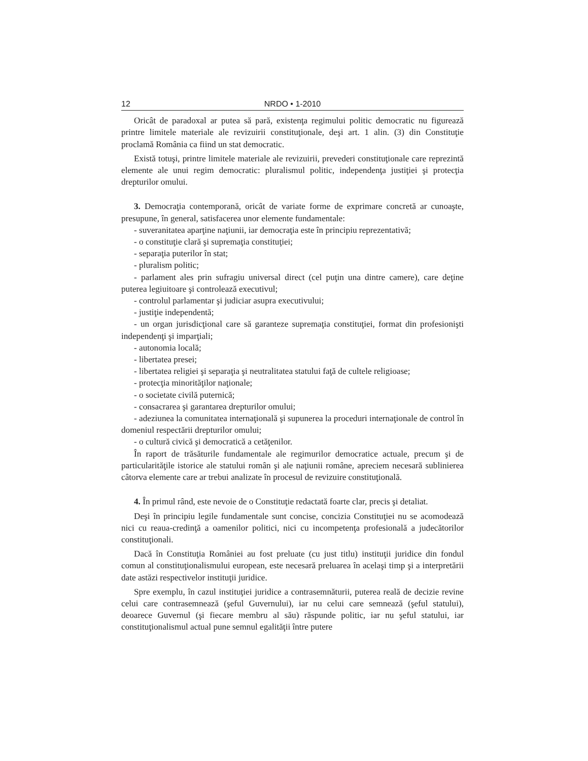12 NRDO • 1-2010
Oricât de paradoxal ar putea să pară, existenţa regimului politic democratic nu figurează printre limitele materiale ale revizuirii constituţionale, deşi art. 1 alin. (3) din Constituţie proclamă România ca fiind un stat democratic.
Există totuşi, printre limitele materiale ale revizuirii, prevederi constituţionale care reprezintă elemente ale unui regim democratic: pluralismul politic, independenţa justiţiei şi protecţia drepturilor omului.
3. Democraţia contemporană, oricât de variate forme de exprimare concretă ar cunoaşte, presupune, în general, satisfacerea unor elemente fundamentale:
- suveranitatea aparţine naţiunii, iar democraţia este în principiu reprezentativă;
- o constituţie clară şi supremaţia constituţiei;
- separaţia puterilor în stat;
- pluralism politic;
- parlament ales prin sufragiu universal direct (cel puţin una dintre camere), care deţine puterea legiuitoare şi controlează executivul;
- controlul parlamentar şi judiciar asupra executivului;
- justiţie independentă;
- un organ jurisdicţional care să garanteze supremaţia constituţiei, format din profesionişti independenţi şi imparţiali;
- autonomia locală;
- libertatea presei;
- libertatea religiei şi separaţia şi neutralitatea statului faţă de cultele religioase;
- protecţia minorităţilor naţionale;
- o societate civilă puternică;
- consacrarea şi garantarea drepturilor omului;
- adeziunea la comunitatea internaţională şi supunerea la proceduri internaţionale de control în domeniul respectării drepturilor omului;
- o cultură civică şi democratică a cetăţenilor.
În raport de trăsăturile fundamentale ale regimurilor democratice actuale, precum şi de particularităţile istorice ale statului român şi ale naţiunii române, apreciem necesară sublinierea câtorva elemente care ar trebui analizate în procesul de revizuire constituţională.
4. În primul rând, este nevoie de o Constituţie redactată foarte clar, precis şi detaliat.
Deşi în principiu legile fundamentale sunt concise, concizia Constituţiei nu se acomodează nici cu reaua-credinţă a oamenilor politici, nici cu incompetenţa profesională a judecătorilor constituţionali.
Dacă în Constituţia României au fost preluate (cu just titlu) instituţii juridice din fondul comun al constituţionalismului european, este necesară preluarea în acelaşi timp şi a interpretării date astăzi respectivelor instituţii juridice.
Spre exemplu, în cazul instituţiei juridice a contrasemnăturii, puterea reală de decizie revine celui care contrasemnează (şeful Guvernului), iar nu celui care semnează (şeful statului), deoarece Guvernul (şi fiecare membru al său) răspunde politic, iar nu şeful statului, iar constituţionalismul actual pune semnul egalităţii între putere